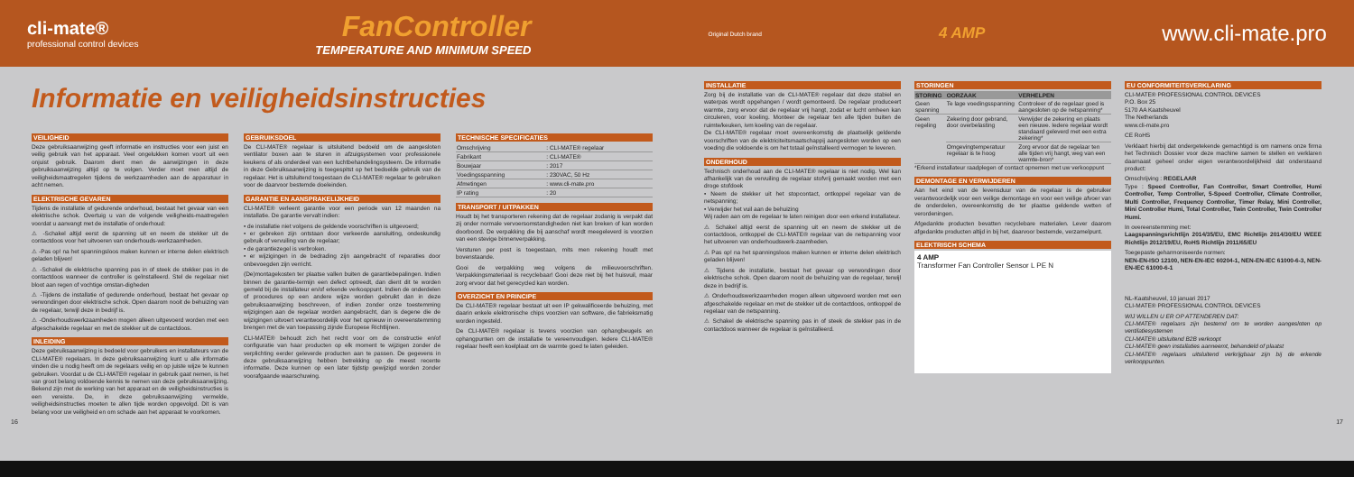cli-mate®
professional control devices
FanController
TEMPERATURE AND MINIMUM SPEED
Original Dutch brand
4 AMP
www.cli-mate.pro
Informatie en veiligheidsinstructies
VEILIGHEID
Deze gebruiksaanwijzing geeft informatie en instructies voor een juist en veilig gebruik van het apparaat. Veel ongelukken komen voort uit een onjuist gebruik. Daarom dient men de aanwijzingen in deze gebruiksaanwijzing altijd op te volgen. Verder moet men altijd de veiligheidsmaatregelen tijdens de werkzaamheden aan de apparatuur in acht nemen.
ELEKTRISCHE GEVAREN
Tijdens de installatie of gedurende onderhoud, bestaat het gevaar van een elektrische schok. Overtuig u van de volgende veiligheids-maatregelen voordat u aanvangt met de installatie of onderhoud:
⚠ -Schakel altijd eerst de spanning uit en neem de stekker uit de contactdoos voor het uitvoeren van onderhouds-werkzaamheden.
⚠ -Pas op! na het spanningsloos maken kunnen er interne delen elektrisch geladen blijven!
⚠ -Schakel de elektrische spanning pas in of steek de stekker pas in de contactdoos wanneer de controller is geïnstalleerd. Stel de regelaar niet bloot aan regen of vochtige omstan-digheden
⚠ -Tijdens de installatie of gedurende onderhoud, bestaat het gevaar op verwondingen door elektrische schok. Open daarom nooit de behuizing van de regelaar, terwijl deze in bedrijf is.
⚠ -Onderhoudswerkzaamheden mogen alleen uitgevoerd worden met een afgeschakelde regelaar en met de stekker uit de contactdoos.
INLEIDING
Deze gebruiksaanwijzing is bedoeld voor gebruikers en installateurs van de CLI-MATE® regelaars. In deze gebruiksaanwijzing kunt u alle informatie vinden die u nodig heeft om de regelaars veilig en op juiste wijze te kunnen gebruiken. Voordat u de CLI-MATE® regelaar in gebruik gaat nemen, is het van groot belang voldoende kennis te nemen van deze gebruiksaanwijzing. Bekend zijn met de werking van het apparaat en de veiligheidsinstructies is een vereiste. De, in deze gebruiksaanwijzing vermelde, veiligheidsinstructies moeten te allen tijde worden opgevolgd. Dit is van belang voor uw veiligheid en om schade aan het apparaat te voorkomen.
GEBRUIKSDOEL
De CLI-MATE® regelaar is uitsluitend bedoeld om de aangesloten ventilator boxen aan te sturen in afzuigsystemen voor professionele keukens of als onderdeel van een luchtbehandelingsysteem. De informatie in deze Gebruiksaanwijzing is toegespitst op het bedoelde gebruik van de regelaar. Het is uitsluitend toegestaan de CLI-MATE® regelaar te gebruiken voor de daarvoor bestemde doeleinden.
GARANTIE EN AANSPRAKELIJKHEID
CLI-MATE® verleent garantie voor een periode van 12 maanden na installatie. De garantie vervalt indien:
• de installatie niet volgens de geldende voorschriften is uitgevoerd;
• er gebreken zijn ontstaan door verkeerde aansluiting, ondeskundig gebruik of vervuiling van de regelaar;
• de garantiezegel is verbroken.
• er wijzigingen in de bedrading zijn aangebracht of reparaties door onbevoegden zijn verricht.
(De)montagekosten ter plaatse vallen buiten de garantiebepalingen. Indien binnen de garantie-termijn een defect optreedt, dan dient dit te worden gemeld bij de installateur en/of erkende verkooppunt. Indien de onderdelen of procedures op een andere wijze worden gebruikt dan in deze gebruiksaanwijzing beschreven, of indien zonder onze toestemming wijzigingen aan de regelaar worden aangebracht, dan is degene die de wijzigingen uitvoert verantwoordelijk voor het opnieuw in overeenstemming brengen met de van toepassing zijnde Europese Richtlijnen.
CLI-MATE® behoudt zich het recht voor om de constructie en/of configuratie van haar producten op elk moment te wijzigen zonder de verplichting eerder geleverde producten aan te passen. De gegevens in deze gebruiksaanwijzing hebben betrekking op de meest recente informatie. Deze kunnen op een later tijdstip gewijzigd worden zonder voorafgaande waarschuwing.
TECHNISCHE SPECIFICATIES
| Omschrijving | : CLI-MATE® regelaar |
| Fabrikant | : CLI-MATE® |
| Bouwjaar | : 2017 |
| Voedingsspanning | : 230VAC, 50 Hz |
| Afmetingen | : www.cli-mate.pro |
| IP rating | : 20 |
TRANSPORT / UITPAKKEN
Houdt bij het transporteren rekening dat de regelaar zodanig is verpakt dat zij onder normale vervoersomstandigheden niet kan breken of kan worden doorboord. De verpakking die bij aanschaf wordt meegeleverd is voorzien van een stevige binnenverpakking.
Versturen per post is toegestaan, mits men rekening houdt met bovenstaande.
Gooi de verpakking weg volgens de milieuvoorschriften. Verpakkingsmateriaal is recyclebaar! Gooi deze niet bij het huisvuil, maar zorg ervoor dat het gerecycled kan worden.
OVERZICHT EN PRINCIPE
De CLI-MATE® regelaar bestaat uit een IP gekwalificeerde behuizing, met daarin enkele elektronische chips voorzien van software, die fabrieksmatig worden ingesteld.
De CLI-MATE® regelaar is tevens voorzien van ophangbeugels en ophangpunten om de installatie te vereenvoudigen. Iedere CLI-MATE® regelaar heeft een koelplaat om de warmte goed te laten geleiden.
INSTALLATIE
Zorg bij de installatie van de CLI-MATE® regelaar dat deze stabiel en waterpas wordt opgehangen / wordt gemonteerd. De regelaar produceert warmte, zorg ervoor dat de regelaar vrij hangt, zodat er lucht omheen kan circuleren, voor koeling. Monteer de regelaar ten alle tijden buiten de ruimte/keuken, ivm koeling van de regelaar.
De CLI-MATE® regelaar moet overeenkomstig de plaatselijk geldende voorschriften van de elektriciteitsmaatschappij aangesloten worden op een voeding die voldoende is om het totaal geïnstalleerd vermogen te leveren.
ONDERHOUD
Technisch onderhoud aan de CLI-MATE® regelaar is niet nodig. Wel kan afhankelijk van de vervuiling de regelaar stofvrij gemaakt worden met een droge stofdoek
• Neem de stekker uit het stopcontact, ontkoppel regelaar van de netspanning;
• Verwijder het vuil aan de behuizing
Wij raden aan om de regelaar te laten reinigen door een erkend installateur.
⚠ Schakel altijd eerst de spanning uit en neem de stekker uit de contactdoos, ontkoppel de CLI-MATE® regelaar van de netspanning voor het uitvoeren van onderhoudswerk-zaamheden.
⚠ Pas op! na het spanningsloos maken kunnen er interne delen elektrisch geladen blijven!
⚠ Tijdens de installatie, bestaat het gevaar op verwondingen door elektrische schok. Open daarom nooit de behuizing van de regelaar, terwijl deze in bedrijf is.
⚠ Onderhoudswerkzaamheden mogen alleen uitgevoerd worden met een afgeschakelde regelaar en met de stekker uit de contactdoos, ontkoppel de regelaar van de netspanning.
⚠ Schakel de elektrische spanning pas in of steek de stekker pas in de contactdoos wanneer de regelaar is geïnstalleerd.
STORINGEN
| STORING | OORZAAK | VERHELPEN |
| --- | --- | --- |
| Geen spanning | Te lage voedingsspanning | Controleer of de regelaar goed is aangesloten op de netspanning* |
| Geen regeling | Zekering door gebrand, door overbelasting | Verwijder de zekering en plaats een nieuwe. Iedere regelaar wordt standaard geleverd met een extra zekering* |
| | Omgevingtemperatuur regelaar is te hoog | Zorg ervoor dat de regelaar ten alle tijden vrij hangt, weg van een warmte-bron* |
*Erkend installateur raadplegen of contact opnemen met uw verkooppunt
DEMONTAGE EN VERWIJDEREN
Aan het eind van de levensduur van de regelaar is de gebruiker verantwoordelijk voor een veilige demontage en voor een veilige afvoer van de onderdelen, overeenkomstig de ter plaatse geldende wetten of verordeningen.
Afgedankte producten bevatten recyclebare materialen. Lever daarom afgedankte producten altijd in bij het, daarvoor bestemde, verzamelpunt.
ELEKTRISCH SCHEMA
4 AMP
Transformer Fan Controller Sensor L PE N
EU CONFORMITEITSVERKLARING
CLI-MATE® PROFESSIONAL CONTROL DEVICES
P.O. Box 25
5170 AA Kaatsheuvel
The Netherlands
www.cli-mate.pro
CE RoHS
Verklaart hierbij dat ondergetekende gemachtigd is om namens onze firma het Technisch Dossier voor deze machine samen te stellen en verklaren daarnaast geheel onder eigen verantwoordelijkheid dat onderstaand product:
Omschrijving : REGELAAR
Type : Speed Controller, Fan Controller, Smart Controller, Humi Controller, Temp Controller, 5-Speed Controller, Climate Controller, Multi Controller, Frequency Controller, Timer Relay, Mini Controller, Mini Controller Humi, Total Controller, Twin Controller, Twin Controller Humi.
In overeenstemming met:
Laagspanningsrichtlijn 2014/35/EU, EMC Richtlijn 2014/30/EU WEEE Richtlijn 2012/19/EU, RoHS Richtlijn 2011/65/EU
Toegepaste geharmoniseerde normen:
NEN-EN-ISO 12100, NEN-EN-IEC 60204-1, NEN-EN-IEC 61000-6-3, NEN-EN-IEC 61000-6-1
NL-Kaatsheuvel, 10 januari 2017
CLI-MATE® PROFESSIONAL CONTROL DEVICES
WIJ WILLEN U ER OP ATTENDEREN DAT:
CLI-MATE® regelaars zijn bestemd om te worden aangesloten op ventilatiesystemen
CLI-MATE® uitsluitend B2B verkoopt
CLI-MATE® geen installaties aanneemt, behandeld of plaatst
CLI-MATE® regelaars uitsluitend verkrijgbaar zijn bij de erkende verkooppunten.
16 17